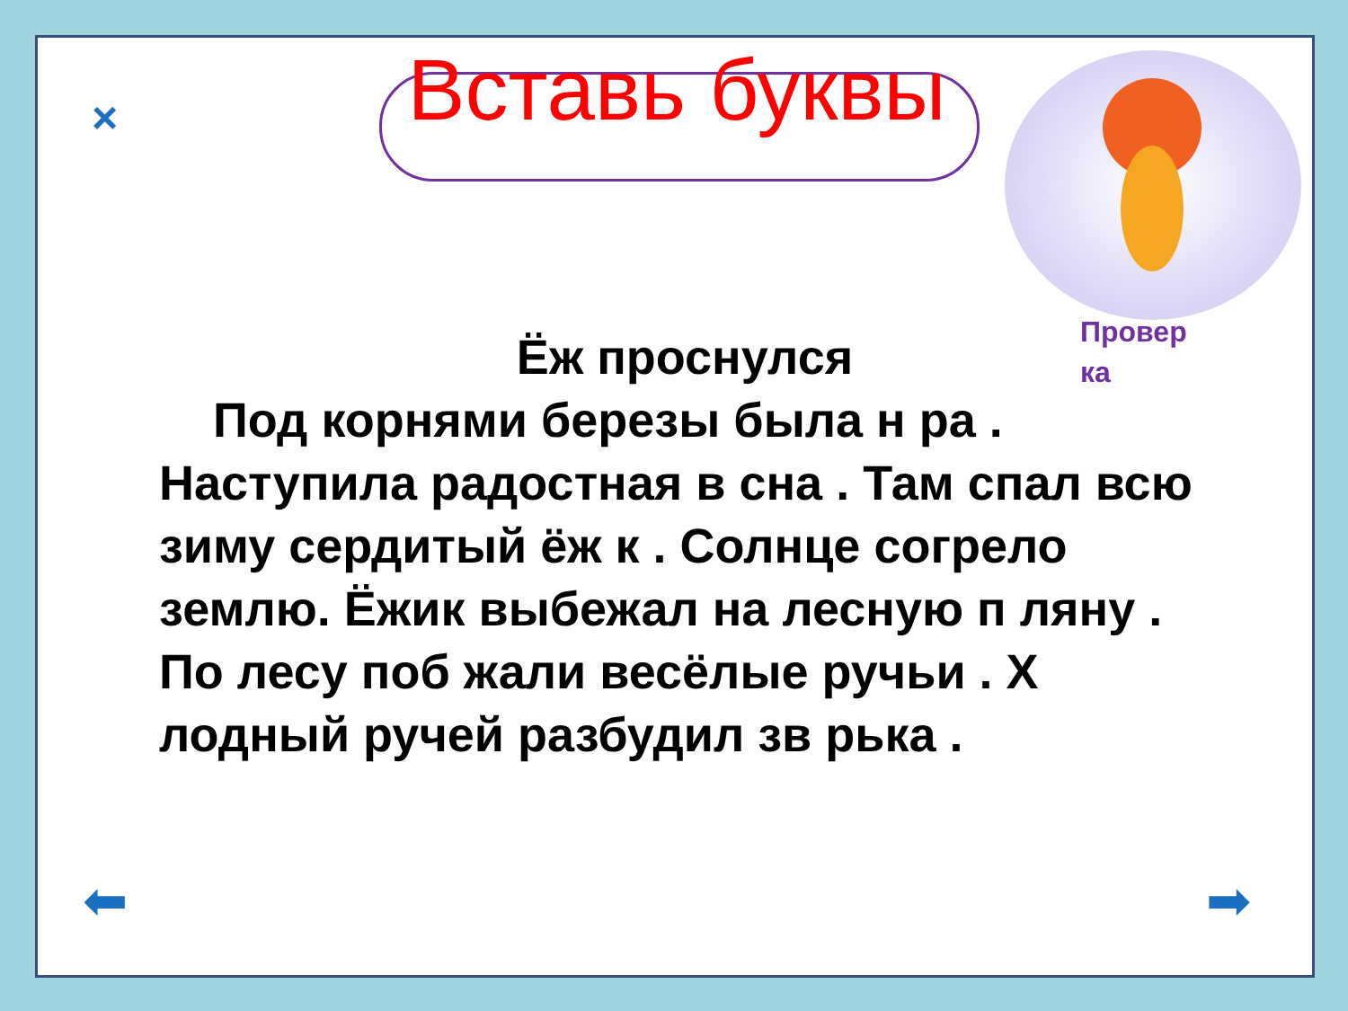×
Вставь буквы
Провер ка
Ёж проснулся
Под корнями березы была н ра . Наступила радостная в сна . Там спал всю зиму сердитый ёж к . Солнце согрело землю. Ёжик выбежал на лесную п ляну . По лесу поб жали весёлые ручьи . Х лодный ручей разбудил зв рька .
⬅ ➡